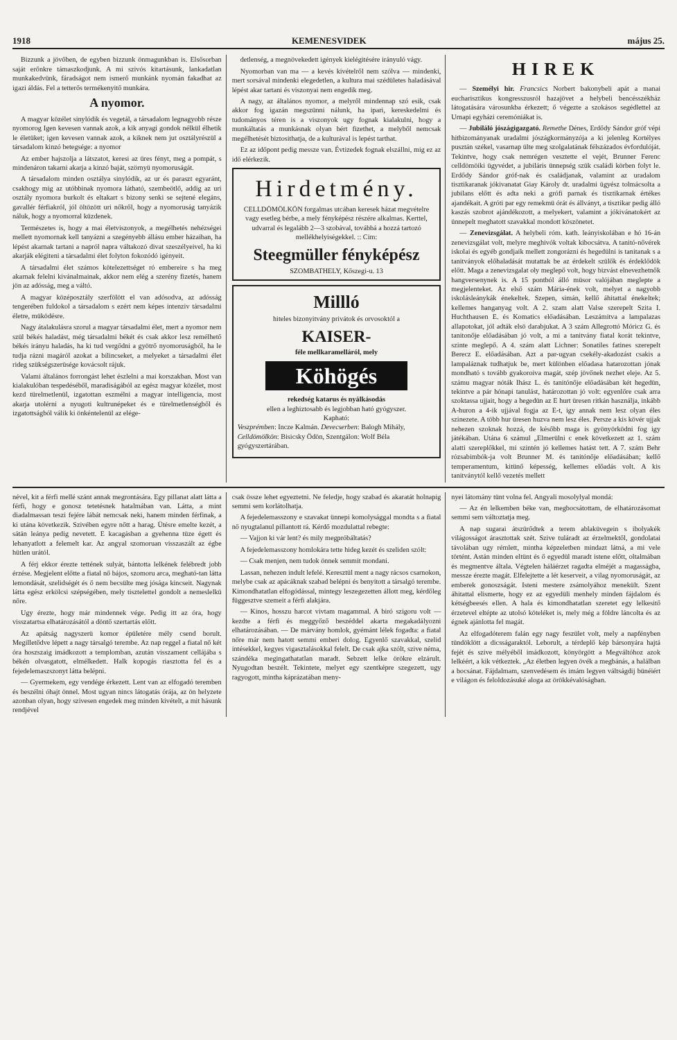1918 KEMENESVIDEK május 25.
Bizzunk a jövőben, de egyben bizzunk önmagunkban is. Elsősorban saját erőnkre támaszkodjunk. A mi szivós kitartásunk, lankadatlan munkakedvünk, fáradságot nem ismerő munkánk nyomán fakadhat az igazi áldás. Fel a tetterős termékenyitő munkára.
A nyomor.
A magyar közélet sinylódik és vegetál, a társadalom legnagyobb része nyomorog Igen kevesen vannak azok, a kik anyagi gondok nélkül élhetik le életüket; igen kevesen vannak azok, a kiknek nem jut osztályrészül a társadalom kinzó betegsége: a nyomor
Az ember hajszolja a látszatot, keresi az üres fényt, meg a pompát, s mindenáron takarni akarja a kinzó baját, szörnyü nyomoruságát.
A társadalom minden osztálya sinylódik, az ur és paraszt egyaránt, csakhogy mig az utóbbinak nyomora látható, szembeötlő, addig az uri osztály nyomora burkolt és eltakart s bizony senki se sejtené elegáns, gavallér férfiakról, jól öltözött uri nőkről, hogy a nyomoruság tanyázik náluk, hogy a nyomorral küzdenek.
Természetes is, hogy a mai életviszonyok, a megélhetés nehézségei mellett nyomornak kell tanyázni a szegényebb állásu ember házaiban, ha lépést akarnak tartani a napról napra váltakozó divat szeszélyeivel, ha ki akarják elégiteni a társadalmi élet folyton fokozódó igényeit.
A társadalmi élet számos kötelezettséget ró embereire s ha meg akarnak felelni kivánalmainak, akkor nem elég a szerény fizetés, hanem jön az adósság, meg a váltó.
A magyar középosztály szerfölött el van adósodva, az adósság tengerében fuldokol a társadalom s ezért nem képes intenziv társadalmi életre, müködésre.
Nagy átalakulásra szorul a magyar társadalmi élet, mert a nyomor nem szül békés haladást, még társadalmi békét és csak akkor lesz remélhető békés irányu haladás, ha ki tud vergődni a gyötrő nyomoruságból, ha le tudja rázni magáról azokat a bilincseket, a melyeket a társadalmi élet rideg szükségszerüsége kovácsolt rájuk.
Valami általános forrongást lehet észlelni a mai korszakban. Most van kialakulóban tespedéséből, maradiságából az egész magyar közélet, most kezd türelmetlenül, izgatottan eszmélni a magyar intelligencia, most akarja utolérni a nyugoti kultrunépeket és e türelmetlenségből és izgatottságból válik ki önkéntelenül az elége-
detlenség, a megnövekedett igények kielégitésére irányuló vágy.
Nyomorban van ma — a kevés kivételről nem szólva — mindenki, mert sorsával mindenki elegedetlen, a kultura mai szédületes haladásával lépést akar tartani és viszonyai nem engedik meg.
A nagy, az általános nyomor, a melyről mindennap szó esik, csak akkor fog igazán megszünni nálunk, ha ipari, kereskedelmi és tudományos téren is a viszonyok ugy fognak kialakulni, hogy a munkáltatás a munkásnak olyan bért fizethet, a melyből nemcsak megélhetését biztosithatja, de a kulturával is lepést tarthat.
Ez az időpont pedig messze van. Évtizedek fognak elszállni, mig ez az idő elérkezik.
Hirdetmény.
CELLDÖMÖLKÖN forgalmas utcában keresek házat megvételre vagy esetleg bérbe, a mely fényképész részére alkalmas. Kerttel, udvarral és legalább 2—3 szobával, továbbá a hozzá tartozó mellékhelyiségekkel. :: Cim:
Steegmüller fényképész
SZOMBATHELY, Kőszegi-u. 13
Millló
hiteles bizonyitvány privátok és orvosoktól a
KAISER-
féle mellkaramelláról, mely
Köhögés
rekedség katarus és nyálkásodás
ellen a leghiztosabb és legjobban ható gyógyszer.
Kapható:
Veszprémben: Incze Kalmán. Devecserben: Balogh Mihály, Celldömölkön: Bisicsky Ödön, Szentgálon: Wolf Béla gyógyszertárában.
HIREK
— Személyi hir. Francsics Norbert bakonybeli apát a manai eucharisztikus kongresszusról hazajövet a helybeli bencésszékház látogatására városunkba érkezett; ő végezte a szokásos segédlettel az Urnapi egyházi ceremóniákat is.
— Jubiláló jószágigazgató. Remethe Dénes, Erdődy Sándor gróf vépi hitbizományanak uradalmi jószágkormányzója a ki jelenleg Kortélyes pusztán székel, vasarnap ülte meg szolgalatának félszázados évfordulóját. Tekintve, hogy csak nemrégen vesztette el vejét, Brunner Ferenc celldömöiki ügyvédet, a jubiláris ünnepség szük családi körben folyt le. Erdődy Sándor gróf-nak és családjanak, valamint az uradalom tisztikaranak jókivanatat Giay Károly dr. uradalmi ügyész tolmácsolta a jubilans előtt és adta neki a grófi parnak és tisztikarnak értékes ajandékait. A gróti par egy remekmü órát és állványt, a tisztikar pedig álló kaszás szobrot ajándékozott, a melyekert, valamint a jókivánatokért az ünnepelt meghatott szavakkal mondott köszönetet.
— Zenevizsgálat. A helybeli róm. kath. leányiskolában e hó 16-án zenevizsgálat volt, melyre meghivók voltak kibocsátva. A tanitó-nővérek iskolai és egyéb gondjaik mellett zongorázni és hegedülni is tanitanak s a tanitványok előhaladását mutattak be az érdekelt szülők és érdeklődök előtt. Maga a zenevizsgalat oly meglepő volt, hogy bizvást elnevezhetnők hangversenynek is. A 15 pontból álló müsor valójában meglepte a megjelenteket. Az első szám Mária-ének volt, melyet a nagyobb iskolásleánykák énekeltek. Szepen, simán, kellő áhitattal énekeltek; kellemes hanganyag volt. A 2. szam alatt Valse szerepelt Szita I. Huchthausen E. és Komatics előadásában. Leszámitva a lampalazas allapotokat, jól adták elsö darabjukat. A 3 szám Allegrottó Móricz G. és tanitonője előadásában jó volt, a mi a tanitvány fiatal korát tekintve, szinte meglepő. A 4. szám alatt Lichner: Sonatiles fatines szerepelt Berecz E. előadásában. Azt a par-ugyan csekély-akadozást csakis a lampaláznak tudhatjuk be, mert különben előadasa hatarozottan jónak mondható s tovább gyakoroiva magát, szép jövőnek nezhet eleje. Az 5. számu magyar nóták Ihász L. és tanitónője előadásában két hegedün, tekintve a pár hónapi tanulást, határozottan jó volt: egyenlőre csak arra szoktassa ujjait, hogy a hegedün az E hurt üresen ritkán használja, inkább A-huron a 4-ik ujjával fogja az E-t, igy annak nem lesz olyan éles szinezete. A több hur üresen huzva nem lesz éles. Persze a kis kövér ujjak nehezen szoknak hozzá, de később maga is gyönyörködni fog igy játékában. Utána 6 számul „Elmerülni c enek következett az 1. szám alatti szereplőkkel, mi szintén jó kellemes hatást tett. A 7. szám Behr rózsabimbók-ja volt Brunner M. és tanitónője előadásában; kellő temperamentum, kitünő képesség, kellemes előadás volt. A kis tanitványtól kellő vezetés mellett
nével, kit a férfi mellé szánt annak megrontására. Egy pillanat alatt látta a férfi, hogy e gonosz tetetésnek hatalmában van. Látta, a mint diadalmassan teszi fejére lábát nemcsak neki, hanem minden férfinak, a ki utána következik. Szivében egyre nőtt a harag. Ütésre emelte kezét, a sátán leánya pedig nevetett. E kacagásban a gyehenna tüze égett és lehanyatlott a felemelt kar. Az angyal szomoruan visszaszált az égbe hütlen urától.
A férj ekkor érezte tettének sulyát, bántotta lelkének felébredt jobb érzése. Megjelent előtte a fiatal nő bájos, szomoru arca, megható-tan látta lemondását, szelidségét és ő nem becsülte meg jósága kincseit. Nagynak látta egész erkölcsi szépségében, mely tisztelettel gondolt a nemeslelkü nőre.
Ugy érezte, hogy már mindennek vége. Pedig itt az óra, hogy visszatartsa elhatározásától a döntő szertartás előtt.
Az apátság nagyszerü komor épületére mély csend borult. Megilletődve lépett a nagy társalgó terembe. Az nap reggel a fiatal nő két óra hoszszaig imádkozott a templomban, azután visszament cellájába s békén olvasgatott, elmélkedett. Halk kopogás riasztotta fel és a fejedelemaszszonyt látta belépni.
— Gyermekem, egy vendége érkezett. Lent van az elfogadó teremben és beszélni óhajt önnel. Most ugyan nincs látogatás órája, az ön helyzete azonban olyan, hogy szivesen engedek meg minden kivételt, a mit hásunk rendjével
csak össze lehet egyeztetni. Ne feledje, hogy szabad és akaratát holnapig semmi sem korlátolhatja.
A fejedelemasszony e szavakat ünnepi komolysággal mondta s a fiatal nő nyugtalanul pillantott rá. Kérdő mozdulattal rebegte:
— Vajjon ki vár lent? és mily megpróbáltatás?
A fejedelemasszony homlokára tette hideg kezét és szeliden szólt:
— Csak menjen, nem tudok önnek semmit mondani.
Lassan, nehezen indult lefelé. Keresztül ment a nagy rácsos csarnokon, melybe csak az apácáknak szabad belépni és benyitott a társalgó terembe. Kimondhatatlan elfogódással, mintegy leszegezetten állott meg, kérdőleg függesztve szemeit a férfi alakjára.
— Kinos, hosszu harcot vivtam magammal. A biró szigoru volt — kezdte a férfi és meggyőző beszéddel akarta megakadályozni elhatározásában. — De márvány homlok, gyémánt lélek fogadta: a fiatal nőre már nem hatott semmi emberi dolog. Egyenlő szavakkal, szelid intésekkel, kegyes vigasztalásokkal felelt. De csak ajka szólt, szive néma, szándéka megingathatatlan maradt. Sebzett lelke örökre elzárult. Nyugodtan beszélt. Tekintete, melyet egy szentképre szegezett, ugy ragyogott, mintha káprázatában meny-
nyei látomány tünt volna fel. Angyali mosolylyal mondá:
— Az én lelkemben béke van, megbocsátottam, de elhatározásomat semmi sem változtatja meg.
A nap sugarai átszürődtek a terem ablaküvegein s ibolyakék világosságot árasztottak szét. Szive tuláradt az érzelmektől, gondolatai távolában ugy rémlett, mintha képzeletben mindazt látná, a mi vele történt. Astán minden eltünt és ő egyedül maradt istene előtt, oltalmában és megmentve általa. Végtelen háláérzet ragadta elméjét a magasságba, messze érezte magát. Elfelejtette a lét keserveit, a vilag nyomoruságát, az emberek gonoszságát. Isteni mestere zsámolyához menekült. Szent áhitattal elismerte, hogy ez az egyedüli menhely minden fájdalom és kétségbeesés ellen. A hala és kimondhatatlan szeretet egy lelkesitő érzetevel eltépte az utolsó köteléket is, mely még a földre láncolta és az égnek ajánlotta fel magát.
Az elfogadóterem falán egy nagy feszület volt, mely a napfényben tündöklött a dicsságaraktól. Leborult, a térdeplő kép bársonyára hajtá fejét és szive mélyéből imádkozott, könyörgött a Megváltóhoz azok lelkéért, a kik vétkeztek. „Az életben legyen övék a megbánás, a halálban a bocsánat. Fájdalmam, szenvedésem és imám legyen váltságdij bünéiért e világon és feloldozásuké aloga az örökkévalóságban.